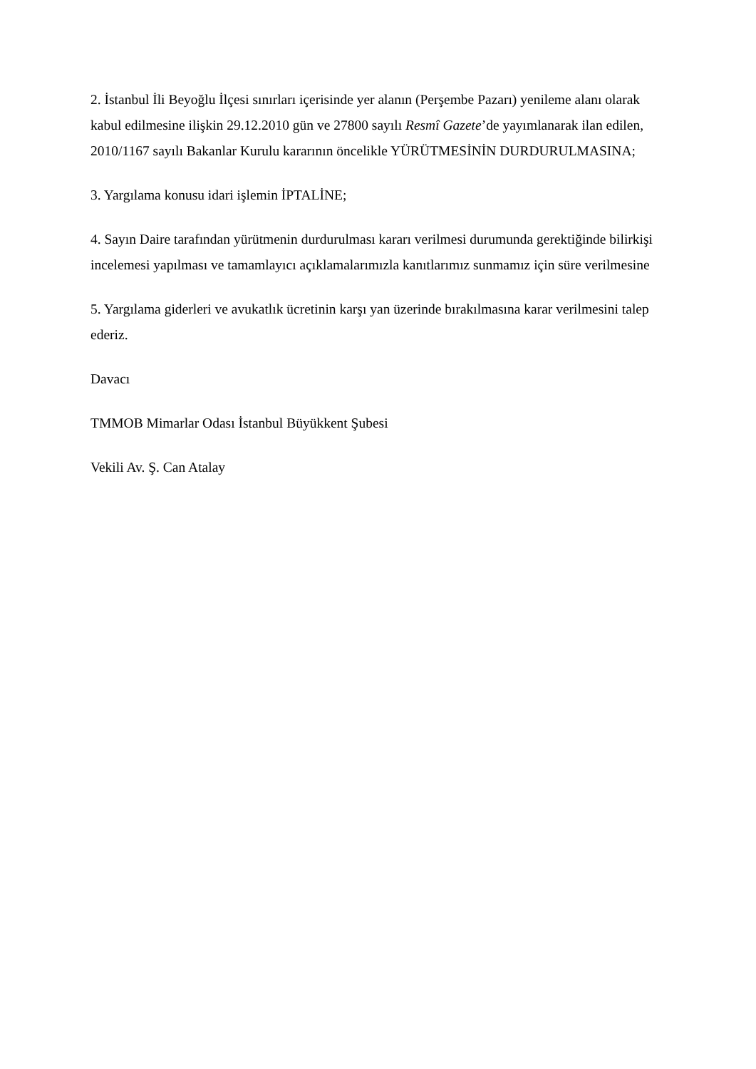2. İstanbul İli Beyoğlu İlçesi sınırları içerisinde yer alanın (Perşembe Pazarı) yenileme alanı olarak kabul edilmesine ilişkin 29.12.2010 gün ve 27800 sayılı Resmî Gazete’de yayımlanarak ilan edilen, 2010/1167 sayılı Bakanlar Kurulu kararının öncelikle YÜRÜTMESİNİN DURDURULMASINA;
3. Yargılama konusu idari işlemin İPTALİNE;
4. Sayın Daire tarafından yürütmenin durdurulması kararı verilmesi durumunda gerektiğinde bilirkişi incelemesi yapılması ve tamamlayıcı açıklamalarımızla kanıtlarımız sunmamız için süre verilmesine
5. Yargılama giderleri ve avukatlık ücretinin karşı yan üzerinde bırakılmasına karar verilmesini talep ederiz.
Davacı
TMMOB Mimarlar Odası İstanbul Büyükkent Şubesi
Vekili Av. Ş. Can Atalay